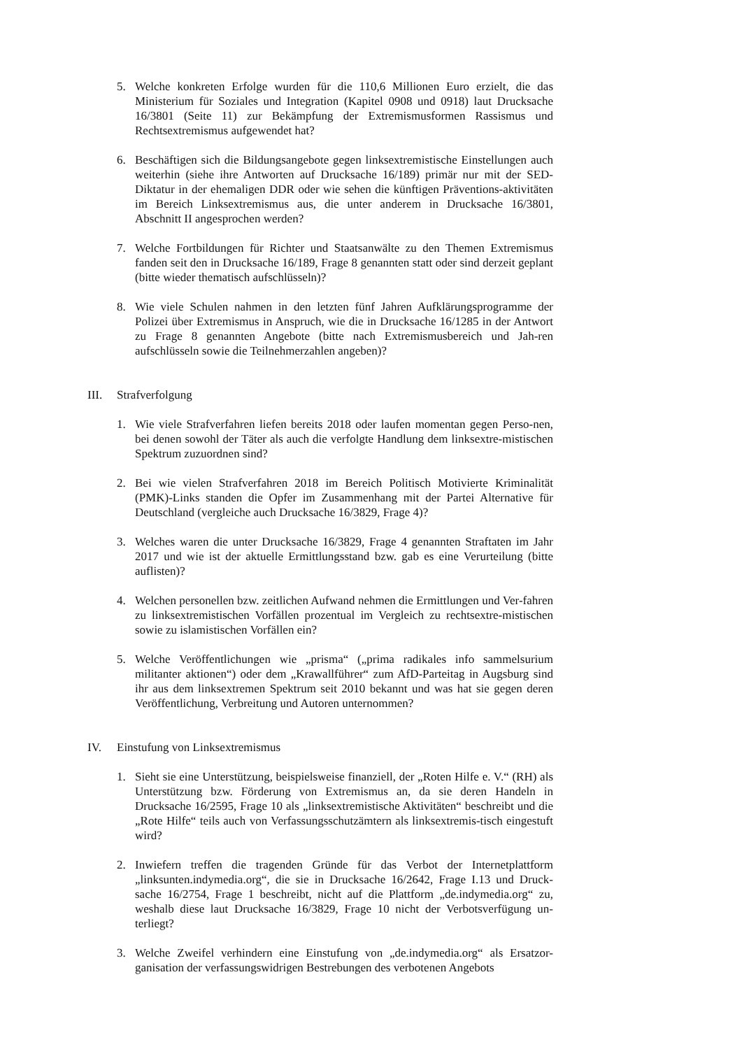5. Welche konkreten Erfolge wurden für die 110,6 Millionen Euro erzielt, die das Ministerium für Soziales und Integration (Kapitel 0908 und 0918) laut Drucksache 16/3801 (Seite 11) zur Bekämpfung der Extremismusformen Rassismus und Rechtsextremismus aufgewendet hat?
6. Beschäftigen sich die Bildungsangebote gegen linksextremistische Einstellungen auch weiterhin (siehe ihre Antworten auf Drucksache 16/189) primär nur mit der SED-Diktatur in der ehemaligen DDR oder wie sehen die künftigen Präventions-aktivitäten im Bereich Linksextremismus aus, die unter anderem in Drucksache 16/3801, Abschnitt II angesprochen werden?
7. Welche Fortbildungen für Richter und Staatsanwälte zu den Themen Extremismus fanden seit den in Drucksache 16/189, Frage 8 genannten statt oder sind derzeit geplant (bitte wieder thematisch aufschlüsseln)?
8. Wie viele Schulen nahmen in den letzten fünf Jahren Aufklärungsprogramme der Polizei über Extremismus in Anspruch, wie die in Drucksache 16/1285 in der Antwort zu Frage 8 genannten Angebote (bitte nach Extremismusbereich und Jah-ren aufschlüsseln sowie die Teilnehmerzahlen angeben)?
III. Strafverfolgung
1. Wie viele Strafverfahren liefen bereits 2018 oder laufen momentan gegen Perso-nen, bei denen sowohl der Täter als auch die verfolgte Handlung dem linksextre-mistischen Spektrum zuzuordnen sind?
2. Bei wie vielen Strafverfahren 2018 im Bereich Politisch Motivierte Kriminalität (PMK)-Links standen die Opfer im Zusammenhang mit der Partei Alternative für Deutschland (vergleiche auch Drucksache 16/3829, Frage 4)?
3. Welches waren die unter Drucksache 16/3829, Frage 4 genannten Straftaten im Jahr 2017 und wie ist der aktuelle Ermittlungsstand bzw. gab es eine Verurteilung (bitte auflisten)?
4. Welchen personellen bzw. zeitlichen Aufwand nehmen die Ermittlungen und Ver-fahren zu linksextremistischen Vorfällen prozentual im Vergleich zu rechtsextre-mistischen sowie zu islamistischen Vorfällen ein?
5. Welche Veröffentlichungen wie „prisma“ („prima radikales info sammelsurium militanter aktionen“) oder dem „Krawallführer“ zum AfD-Parteitag in Augsburg sind ihr aus dem linksextremen Spektrum seit 2010 bekannt und was hat sie gegen deren Veröffentlichung, Verbreitung und Autoren unternommen?
IV. Einstufung von Linksextremismus
1. Sieht sie eine Unterstützung, beispielsweise finanziell, der „Roten Hilfe e. V.“ (RH) als Unterstützung bzw. Förderung von Extremismus an, da sie deren Handeln in Drucksache 16/2595, Frage 10 als „linksextremistische Aktivitäten“ beschreibt und die „Rote Hilfe“ teils auch von Verfassungsschutzämtern als linksextremis-tisch eingestuft wird?
2. Inwiefern treffen die tragenden Gründe für das Verbot der Internetplattform „linksunten.indymedia.org“, die sie in Drucksache 16/2642, Frage I.13 und Druck-sache 16/2754, Frage 1 beschreibt, nicht auf die Plattform „de.indymedia.org“ zu, weshalb diese laut Drucksache 16/3829, Frage 10 nicht der Verbotsverfügung un-terliegt?
3. Welche Zweifel verhindern eine Einstufung von „de.indymedia.org“ als Ersatzor-ganisation der verfassungswidrigen Bestrebungen des verbotenen Angebots